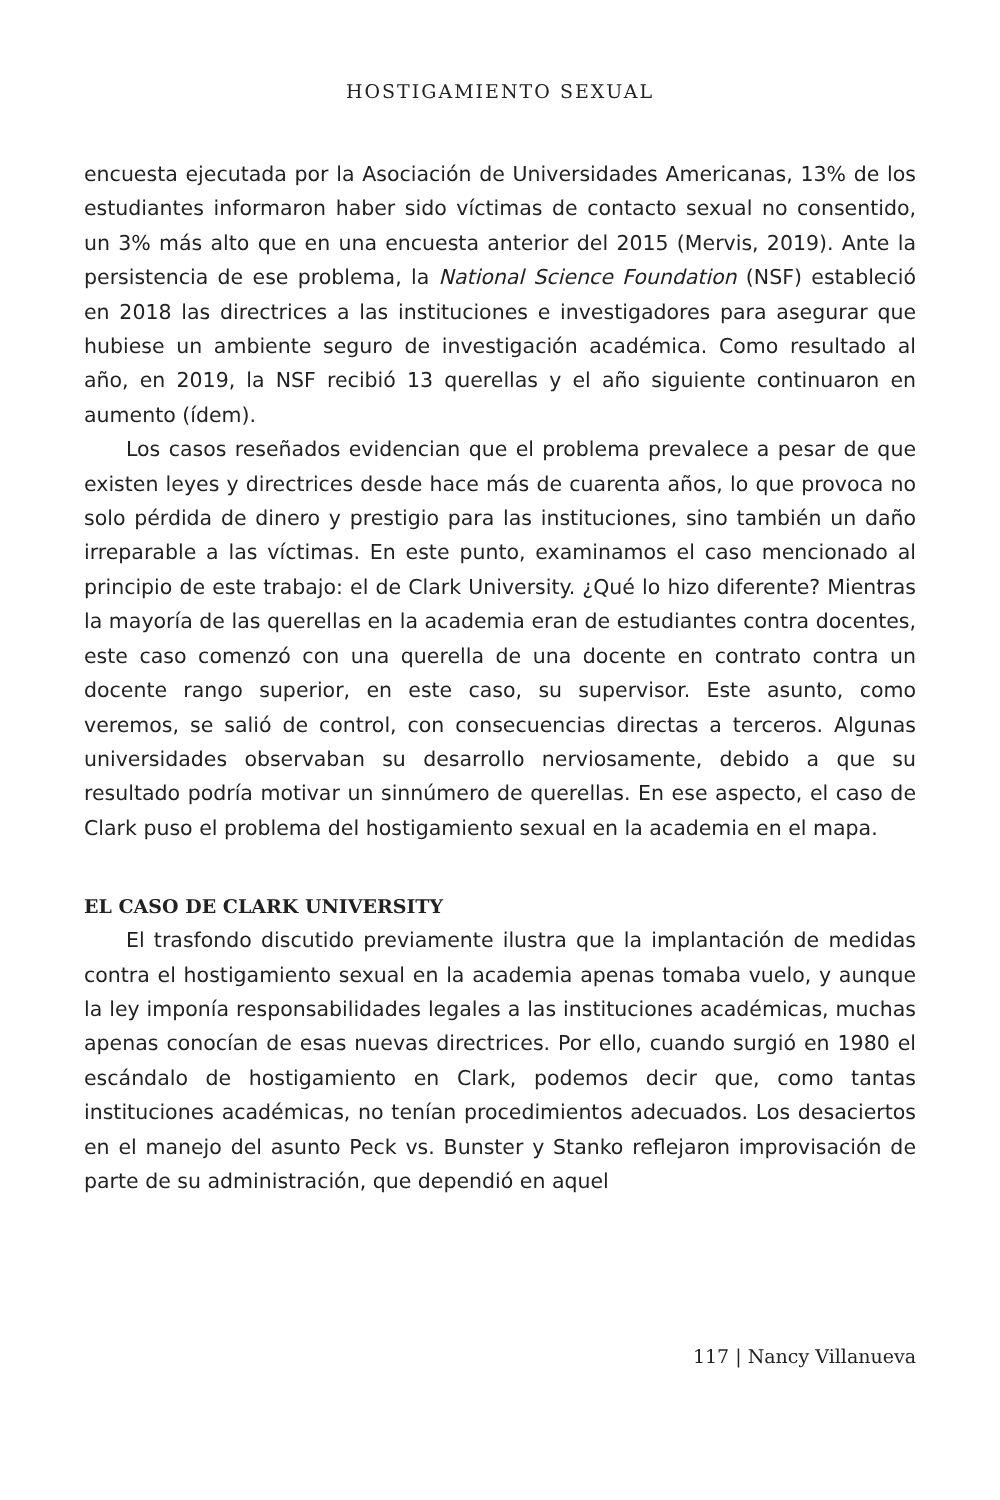HOSTIGAMIENTO SEXUAL
encuesta ejecutada por la Asociación de Universidades Americanas, 13% de los estudiantes informaron haber sido víctimas de contacto sexual no consentido, un 3% más alto que en una encuesta anterior del 2015 (Mervis, 2019). Ante la persistencia de ese problema, la National Science Foundation (NSF) estableció en 2018 las directrices a las instituciones e investigadores para asegurar que hubiese un ambiente seguro de investigación académica. Como resultado al año, en 2019, la NSF recibió 13 querellas y el año siguiente continuaron en aumento (ídem).
Los casos reseñados evidencian que el problema prevalece a pesar de que existen leyes y directrices desde hace más de cuarenta años, lo que provoca no solo pérdida de dinero y prestigio para las instituciones, sino también un daño irreparable a las víctimas. En este punto, examinamos el caso mencionado al principio de este trabajo: el de Clark University. ¿Qué lo hizo diferente? Mientras la mayoría de las querellas en la academia eran de estudiantes contra docentes, este caso comenzó con una querella de una docente en contrato contra un docente rango superior, en este caso, su supervisor. Este asunto, como veremos, se salió de control, con consecuencias directas a terceros. Algunas universidades observaban su desarrollo nerviosamente, debido a que su resultado podría motivar un sinnúmero de querellas. En ese aspecto, el caso de Clark puso el problema del hostigamiento sexual en la academia en el mapa.
EL CASO DE CLARK UNIVERSITY
El trasfondo discutido previamente ilustra que la implantación de medidas contra el hostigamiento sexual en la academia apenas tomaba vuelo, y aunque la ley imponía responsabilidades legales a las instituciones académicas, muchas apenas conocían de esas nuevas directrices. Por ello, cuando surgió en 1980 el escándalo de hostigamiento en Clark, podemos decir que, como tantas instituciones académicas, no tenían procedimientos adecuados. Los desaciertos en el manejo del asunto Peck vs. Bunster y Stanko reflejaron improvisación de parte de su administración, que dependió en aquel
117 | Nancy Villanueva